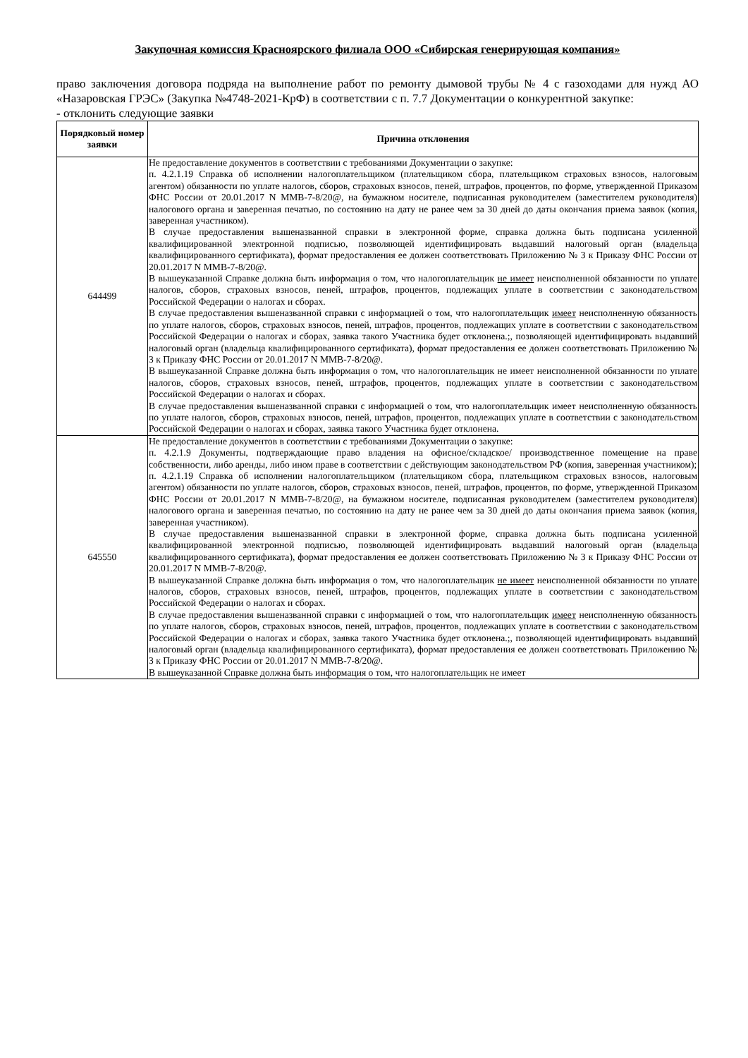Закупочная комиссия Красноярского филиала ООО «Сибирская генерирующая компания»
право заключения договора подряда на выполнение работ по ремонту дымовой трубы № 4 с газоходами для нужд АО «Назаровская ГРЭС» (Закупка №4748-2021-КрФ) в соответствии с п. 7.7 Документации о конкурентной закупке:
- отклонить следующие заявки
| Порядковый номер заявки | Причина отклонения |
| --- | --- |
| 644499 | Не предоставление документов в соответствии с требованиями Документации о закупке: п. 4.2.1.19 Справка об исполнении налогоплательщиком (плательщиком сбора, плательщиком страховых взносов, налоговым агентом) обязанности по уплате налогов, сборов, страховых взносов, пеней, штрафов, процентов, по форме, утвержденной Приказом ФНС России от 20.01.2017 N ММВ-7-8/20@, на бумажном носителе, подписанная руководителем (заместителем руководителя) налогового органа и заверенная печатью, по состоянию на дату не ранее чем за 30 дней до даты окончания приема заявок (копия, заверенная участником). В случае предоставления вышеназванной справки в электронной форме, справка должна быть подписана усиленной квалифицированной электронной подписью, позволяющей идентифицировать выдавший налоговый орган (владельца квалифицированного сертификата), формат предоставления ее должен соответствовать Приложению № 3 к Приказу ФНС России от 20.01.2017 N ММВ-7-8/20@. В вышеуказанной Справке должна быть информация о том, что налогоплательщик не имеет неисполненной обязанности по уплате налогов, сборов, страховых взносов, пеней, штрафов, процентов, подлежащих уплате в соответствии с законодательством Российской Федерации о налогах и сборах. В случае предоставления вышеназванной справки с информацией о том, что налогоплательщик имеет неисполненную обязанность по уплате налогов, сборов, страховых взносов, пеней, штрафов, процентов, подлежащих уплате в соответствии с законодательством Российской Федерации о налогах и сборах, заявка такого Участника будет отклонена.;, позволяющей идентифицировать выдавший налоговый орган (владельца квалифицированного сертификата), формат предоставления ее должен соответствовать Приложению № 3 к Приказу ФНС России от 20.01.2017 N ММВ-7-8/20@. В вышеуказанной Справке должна быть информация о том, что налогоплательщик не имеет неисполненной обязанности по уплате налогов, сборов, страховых взносов, пеней, штрафов, процентов, подлежащих уплате в соответствии с законодательством Российской Федерации о налогах и сборах. В случае предоставления вышеназванной справки с информацией о том, что налогоплательщик имеет неисполненную обязанность по уплате налогов, сборов, страховых взносов, пеней, штрафов, процентов, подлежащих уплате в соответствии с законодательством Российской Федерации о налогах и сборах, заявка такого Участника будет отклонена. |
| 645550 | Не предоставление документов в соответствии с требованиями Документации о закупке: п. 4.2.1.9 Документы, подтверждающие право владения на офисное/складское/ производственное помещение на праве собственности, либо аренды, либо ином праве в соответствии с действующим законодательством РФ (копия, заверенная участником); п. 4.2.1.19 Справка об исполнении налогоплательщиком (плательщиком сбора, плательщиком страховых взносов, налоговым агентом) обязанности по уплате налогов, сборов, страховых взносов, пеней, штрафов, процентов, по форме, утвержденной Приказом ФНС России от 20.01.2017 N ММВ-7-8/20@, на бумажном носителе, подписанная руководителем (заместителем руководителя) налогового органа и заверенная печатью, по состоянию на дату не ранее чем за 30 дней до даты окончания приема заявок (копия, заверенная участником). В случае предоставления вышеназванной справки в электронной форме, справка должна быть подписана усиленной квалифицированной электронной подписью, позволяющей идентифицировать выдавший налоговый орган (владельца квалифицированного сертификата), формат предоставления ее должен соответствовать Приложению № 3 к Приказу ФНС России от 20.01.2017 N ММВ-7-8/20@. В вышеуказанной Справке должна быть информация о том, что налогоплательщик не имеет неисполненной обязанности по уплате налогов, сборов, страховых взносов, пеней, штрафов, процентов, подлежащих уплате в соответствии с законодательством Российской Федерации о налогах и сборах. В случае предоставления вышеназванной справки с информацией о том, что налогоплательщик имеет неисполненную обязанность по уплате налогов, сборов, страховых взносов, пеней, штрафов, процентов, подлежащих уплате в соответствии с законодательством Российской Федерации о налогах и сборах, заявка такого Участника будет отклонена.;, позволяющей идентифицировать выдавший налоговый орган (владельца квалифицированного сертификата), формат предоставления ее должен соответствовать Приложению № 3 к Приказу ФНС России от 20.01.2017 N ММВ-7-8/20@. В вышеуказанной Справке должна быть информация о том, что налогоплательщик не имеет |